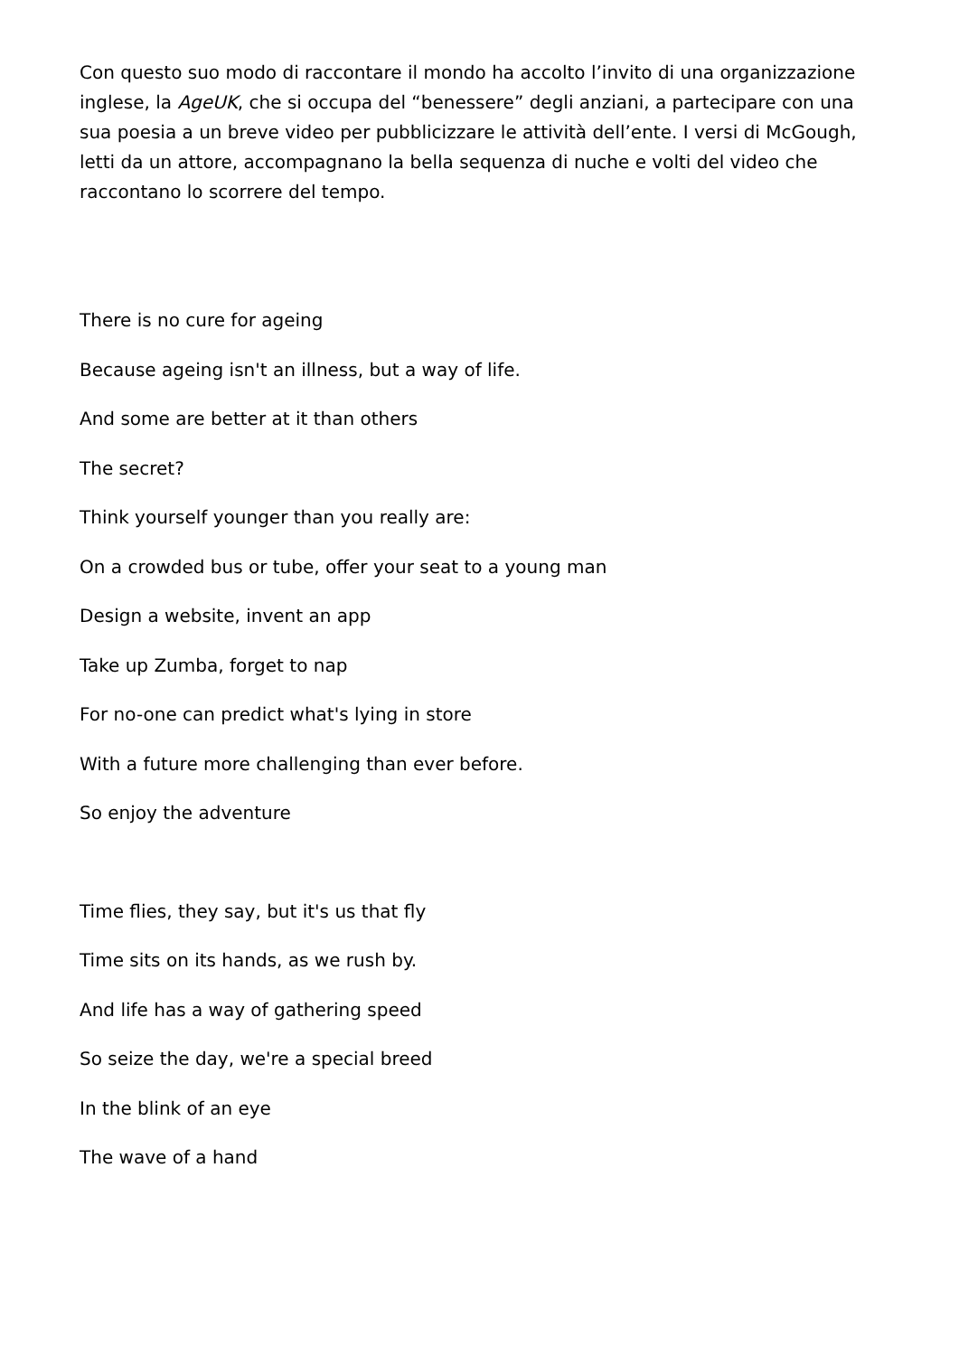Con questo suo modo di raccontare il mondo ha accolto l’invito di una organizzazione inglese, la AgeUK, che si occupa del “benessere” degli anziani, a partecipare con una sua poesia a un breve video per pubblicizzare le attività dell’ente. I versi di McGough, letti da un attore, accompagnano la bella sequenza di nuche e volti del video che raccontano lo scorrere del tempo.
There is no cure for ageing
Because ageing isn't an illness, but a way of life.
And some are better at it than others
The secret?
Think yourself younger than you really are:
On a crowded bus or tube, offer your seat to a young man
Design a website, invent an app
Take up Zumba, forget to nap
For no-one can predict what's lying in store
With a future more challenging than ever before.
So enjoy the adventure
Time flies, they say, but it's us that fly
Time sits on its hands, as we rush by.
And life has a way of gathering speed
So seize the day, we're a special breed
In the blink of an eye
The wave of a hand